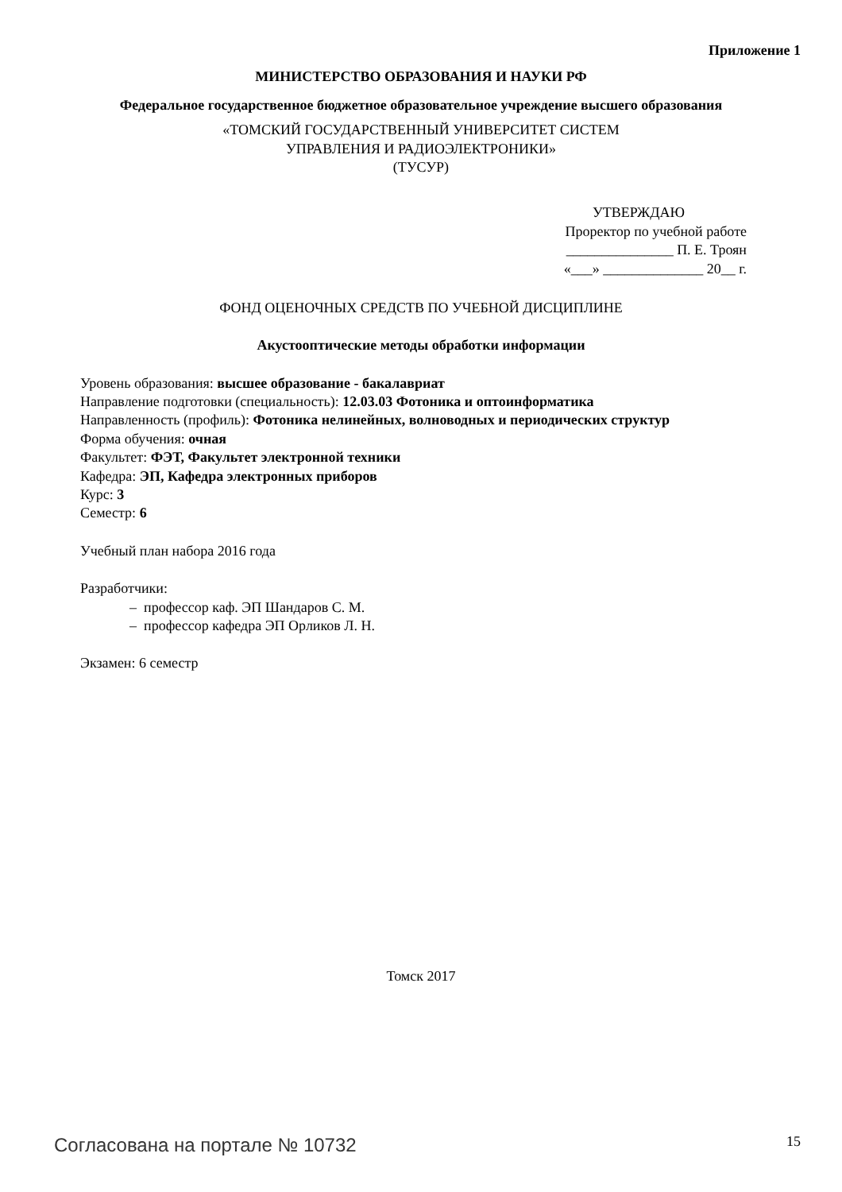Приложение 1
МИНИСТЕРСТВО ОБРАЗОВАНИЯ И НАУКИ РФ
Федеральное государственное бюджетное образовательное учреждение высшего образования
«ТОМСКИЙ ГОСУДАРСТВЕННЫЙ УНИВЕРСИТЕТ СИСТЕМ
УПРАВЛЕНИЯ И РАДИОЭЛЕКТРОНИКИ»
(ТУСУР)
УТВЕРЖДАЮ
Проректор по учебной работе
_______________ П. Е. Троян
«___» ______________ 20__ г.
ФОНД ОЦЕНОЧНЫХ СРЕДСТВ ПО УЧЕБНОЙ ДИСЦИПЛИНЕ
Акустооптические методы обработки информации
Уровень образования: высшее образование - бакалавриат
Направление подготовки (специальность): 12.03.03 Фотоника и оптоинформатика
Направленность (профиль): Фотоника нелинейных, волноводных и периодических структур
Форма обучения: очная
Факультет: ФЭТ, Факультет электронной техники
Кафедра: ЭП, Кафедра электронных приборов
Курс: 3
Семестр: 6
Учебный план набора 2016 года
Разработчики:
– профессор каф. ЭП Шандаров С. М.
– профессор кафедра ЭП Орликов Л. Н.
Экзамен: 6 семестр
Томск 2017
Согласована на портале № 10732 15